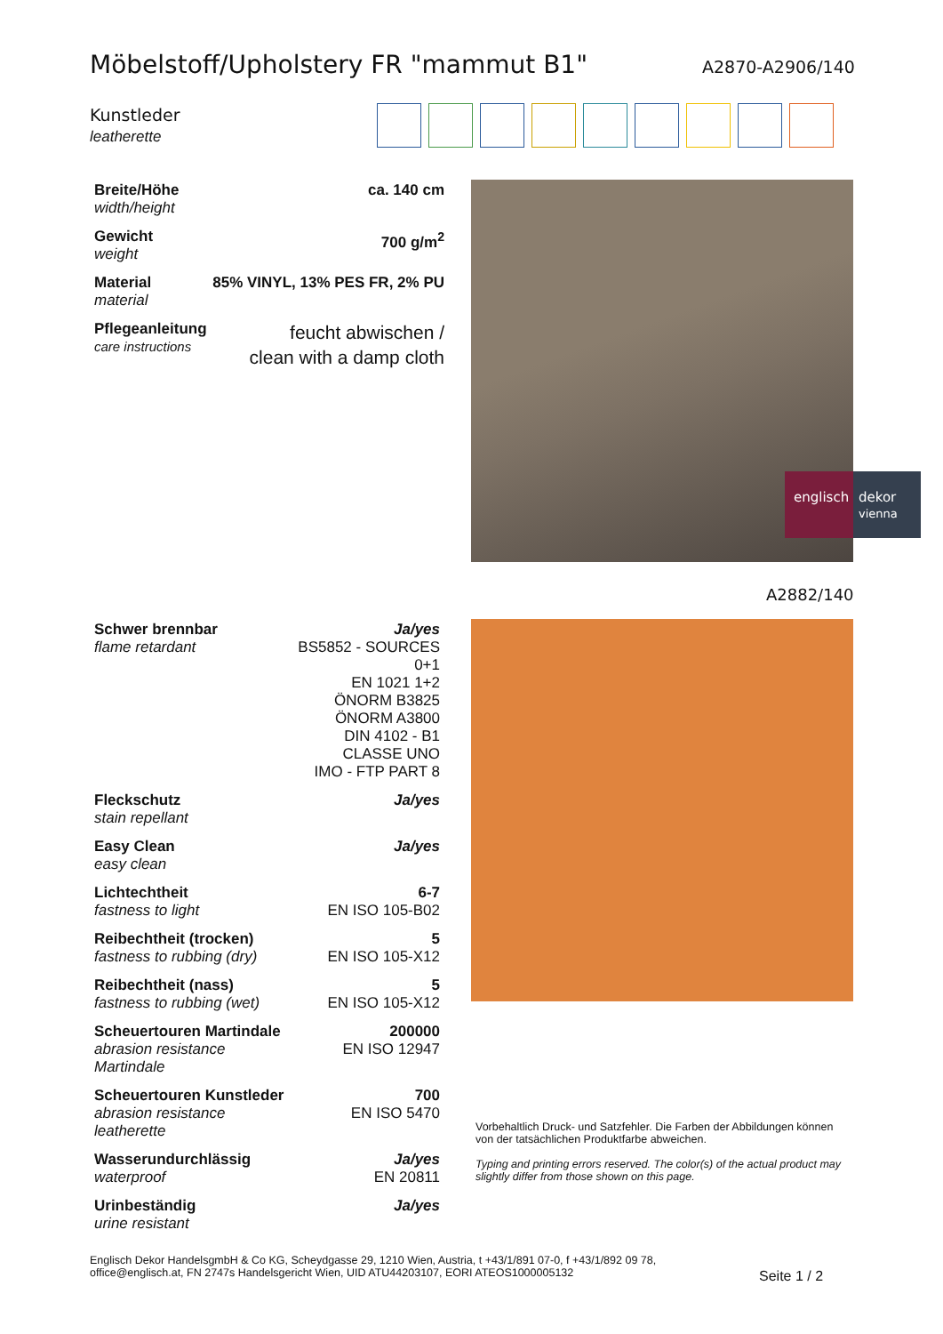Möbelstoff/Upholstery FR "mammut B1"
A2870-A2906/140
Kunstleder
leatherette
| Breite/Höhe width/height | ca. 140 cm |
| Gewicht weight | 700 g/m<sup>2</sup> |
| Material material | 85% VINYL, 13% PES FR, 2% PU |
| Pflegeanleitung care instructions | feucht abwischen / clean with a damp cloth |
englisch dekor
vienna
A2882/140
| Schwer brennbar flame retardant | Ja/yes BS5852 - SOURCES 0+1 EN 1021 1+2 ÖNORM B3825 ÖNORM A3800 DIN 4102 - B1 CLASSE UNO IMO - FTP PART 8 |
| Fleckschutz stain repellant | Ja/yes |
| Easy Clean easy clean | Ja/yes |
| Lichtechtheit fastness to light | 6-7 EN ISO 105-B02 |
| Reibechtheit (trocken) fastness to rubbing (dry) | 5 EN ISO 105-X12 |
| Reibechtheit (nass) fastness to rubbing (wet) | 5 EN ISO 105-X12 |
| Scheuertouren Martindale abrasion resistance Martindale | 200000 EN ISO 12947 |
| Scheuertouren Kunstleder abrasion resistance leatherette | 700 EN ISO 5470 |
| Wasserundurchlässig waterproof | Ja/yes EN 20811 |
| Urinbeständig urine resistant | Ja/yes |
Vorbehaltlich Druck- und Satzfehler. Die Farben der Abbildungen können von der tatsächlichen Produktfarbe abweichen.
Typing and printing errors reserved. The color(s) of the actual product may slightly differ from those shown on this page.
Englisch Dekor HandelsgmbH & Co KG, Scheydgasse 29, 1210 Wien, Austria, t +43/1/891 07-0, f +43/1/892 09 78,
office@englisch.at, FN 2747s Handelsgericht Wien, UID ATU44203107, EORI ATEOS1000005132
Seite 1 / 2